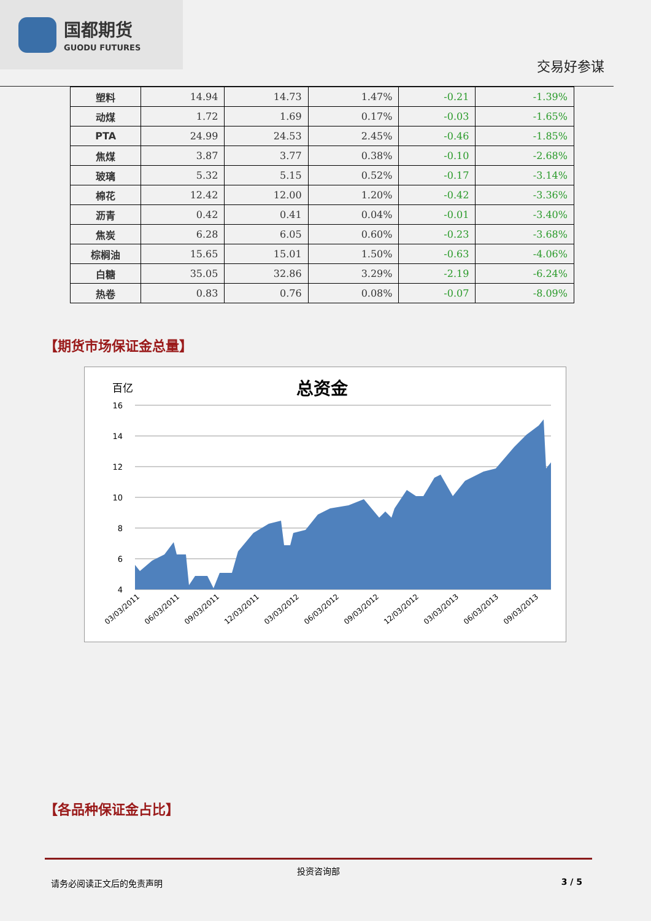国都期货
GUODU FUTURES
交易好参谋
| 塑料 | 14.94 | 14.73 | 1.47% | -0.21 | -1.39% |
| 动煤 | 1.72 | 1.69 | 0.17% | -0.03 | -1.65% |
| PTA | 24.99 | 24.53 | 2.45% | -0.46 | -1.85% |
| 焦煤 | 3.87 | 3.77 | 0.38% | -0.10 | -2.68% |
| 玻璃 | 5.32 | 5.15 | 0.52% | -0.17 | -3.14% |
| 棉花 | 12.42 | 12.00 | 1.20% | -0.42 | -3.36% |
| 沥青 | 0.42 | 0.41 | 0.04% | -0.01 | -3.40% |
| 焦炭 | 6.28 | 6.05 | 0.60% | -0.23 | -3.68% |
| 棕榈油 | 15.65 | 15.01 | 1.50% | -0.63 | -4.06% |
| 白糖 | 35.05 | 32.86 | 3.29% | -2.19 | -6.24% |
| 热卷 | 0.83 | 0.76 | 0.08% | -0.07 | -8.09% |
【期货市场保证金总量】
百亿
总资金
16
14
12
10
8
6
4
03/03/2011
06/03/2011
09/03/2011
12/03/2011
03/03/2012
06/03/2012
09/03/2012
12/03/2012
03/03/2013
06/03/2013
09/03/2013
12/03/2013 03/03/2014 06/03/2014 09/03/2014 12/03/2014
【各品种保证金占比】
投资咨询部
请务必阅读正文后的免责声明 3 / 5